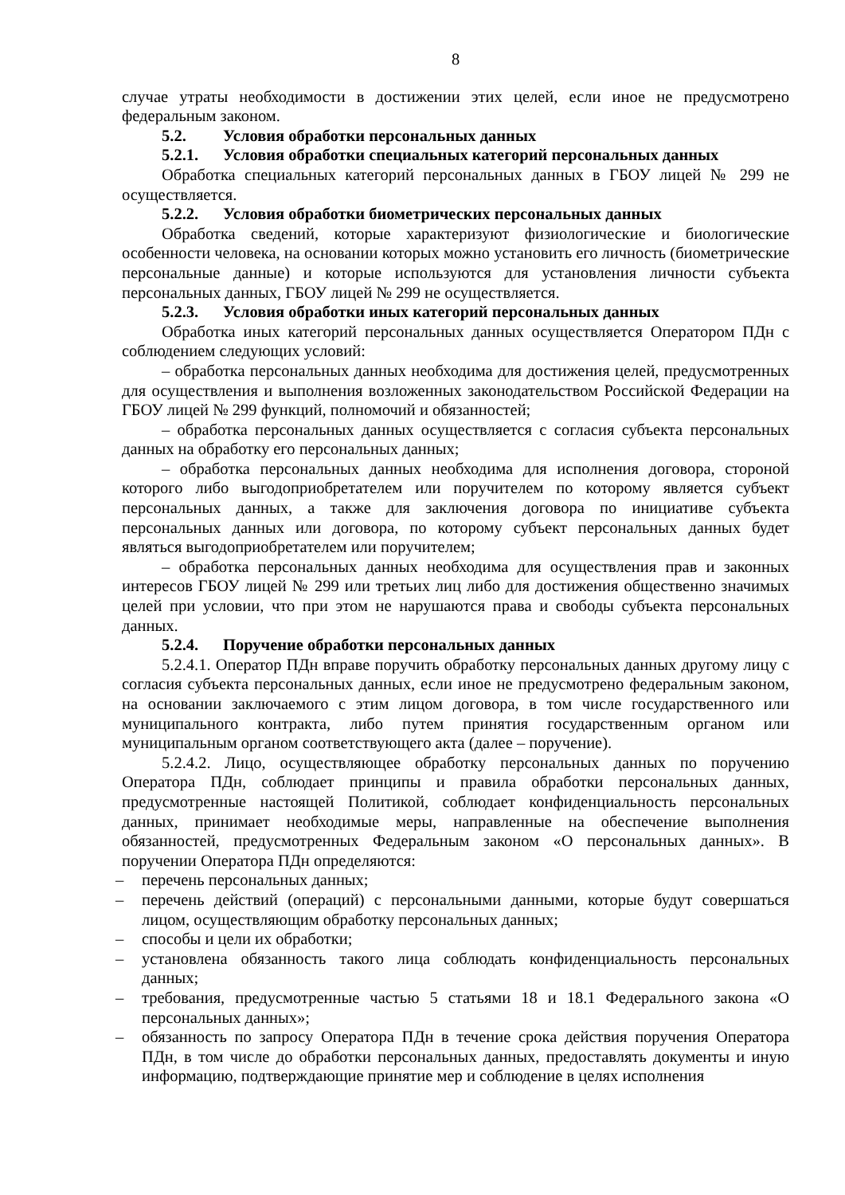8
случае утраты необходимости в достижении этих целей, если иное не предусмотрено федеральным законом.
5.2. Условия обработки персональных данных
5.2.1. Условия обработки специальных категорий персональных данных
Обработка специальных категорий персональных данных в ГБОУ лицей № 299 не осуществляется.
5.2.2. Условия обработки биометрических персональных данных
Обработка сведений, которые характеризуют физиологические и биологические особенности человека, на основании которых можно установить его личность (биометрические персональные данные) и которые используются для установления личности субъекта персональных данных, ГБОУ лицей № 299 не осуществляется.
5.2.3. Условия обработки иных категорий персональных данных
Обработка иных категорий персональных данных осуществляется Оператором ПДн с соблюдением следующих условий:
– обработка персональных данных необходима для достижения целей, предусмотренных для осуществления и выполнения возложенных законодательством Российской Федерации на ГБОУ лицей № 299 функций, полномочий и обязанностей;
– обработка персональных данных осуществляется с согласия субъекта персональных данных на обработку его персональных данных;
– обработка персональных данных необходима для исполнения договора, стороной которого либо выгодоприобретателем или поручителем по которому является субъект персональных данных, а также для заключения договора по инициативе субъекта персональных данных или договора, по которому субъект персональных данных будет являться выгодоприобретателем или поручителем;
– обработка персональных данных необходима для осуществления прав и законных интересов ГБОУ лицей № 299 или третьих лиц либо для достижения общественно значимых целей при условии, что при этом не нарушаются права и свободы субъекта персональных данных.
5.2.4. Поручение обработки персональных данных
5.2.4.1. Оператор ПДн вправе поручить обработку персональных данных другому лицу с согласия субъекта персональных данных, если иное не предусмотрено федеральным законом, на основании заключаемого с этим лицом договора, в том числе государственного или муниципального контракта, либо путем принятия государственным органом или муниципальным органом соответствующего акта (далее – поручение).
5.2.4.2. Лицо, осуществляющее обработку персональных данных по поручению Оператора ПДн, соблюдает принципы и правила обработки персональных данных, предусмотренные настоящей Политикой, соблюдает конфиденциальность персональных данных, принимает необходимые меры, направленные на обеспечение выполнения обязанностей, предусмотренных Федеральным законом «О персональных данных». В поручении Оператора ПДн определяются:
– перечень персональных данных;
– перечень действий (операций) с персональными данными, которые будут совершаться лицом, осуществляющим обработку персональных данных;
– способы и цели их обработки;
– установлена обязанность такого лица соблюдать конфиденциальность персональных данных;
– требования, предусмотренные частью 5 статьями 18 и 18.1 Федерального закона «О персональных данных»;
– обязанность по запросу Оператора ПДн в течение срока действия поручения Оператора ПДн, в том числе до обработки персональных данных, предоставлять документы и иную информацию, подтверждающие принятие мер и соблюдение в целях исполнения